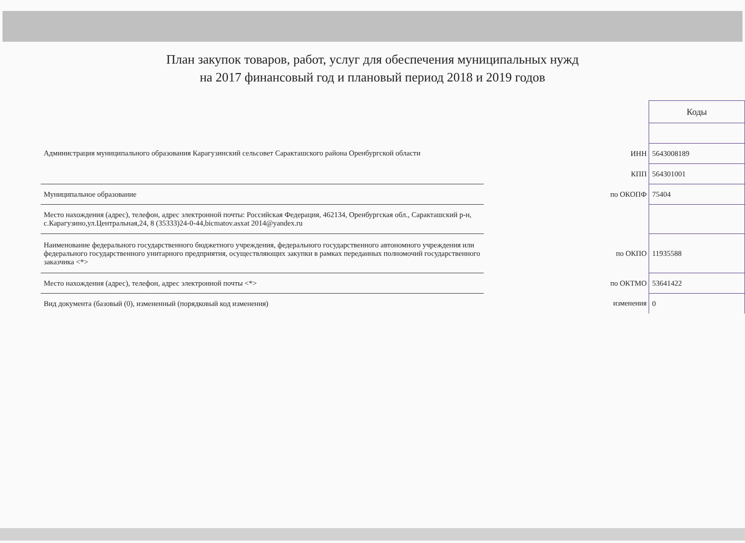План закупок товаров, работ, услуг для обеспечения муниципальных нужд
на 2017 финансовый год и плановый период 2018 и 2019 годов
| | | | Коды |
| Администрация муниципального образования Карагузинский сельсовет Саракташского района Оренбургской области | | | |
| | | ИНН | 5643008189 |
| | | КПП | 564301001 |
| Муниципальное образование | | по ОКОПФ | 75404 |
| Место нахождения (адрес), телефон, адрес электронной почты: Российская Федерация, 462134, Оренбургская обл., Саракташский р-н, с.Карагузино,ул.Центральная,24, 8 (35333)24-0-44,bicmatov.asxat 2014@yandex.ru | | | |
| Наименование федерального государственного бюджетного учреждения, федерального государственного автономного учреждения или федерального государственного унитарного предприятия, осуществляющих закупки в рамках переданных полномочий государственного заказчика <*> | | по ОКПО | 11935588 |
| Место нахождения (адрес), телефон, адрес электронной почты <*> | | по ОКТМО | 53641422 |
| Вид документа (базовый (0), измененный (порядковый код изменения) | | изменения | 0 |